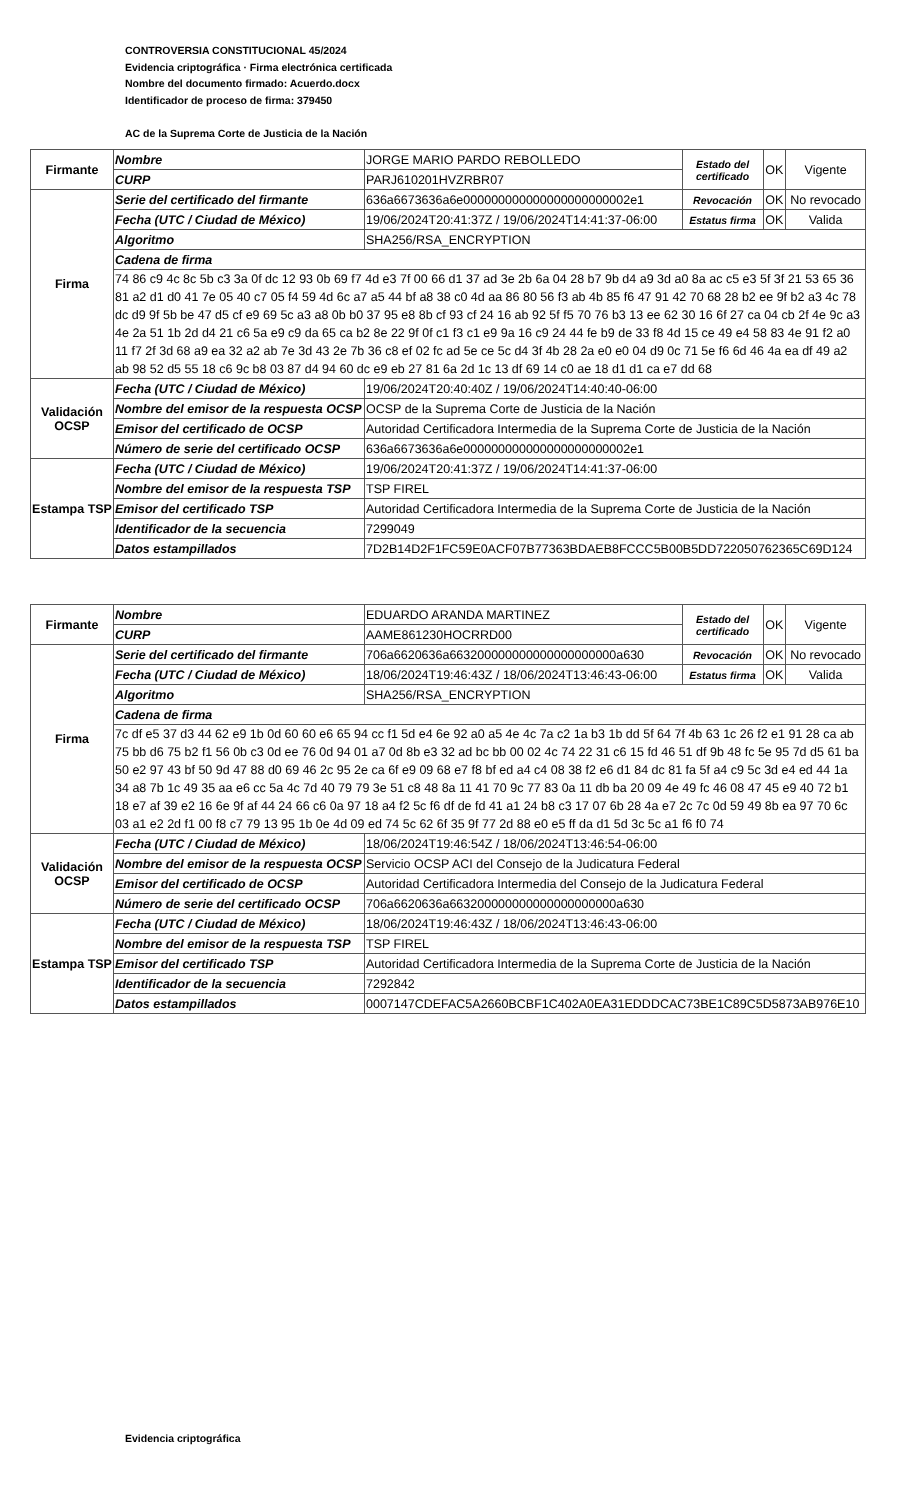CONTROVERSIA CONSTITUCIONAL 45/2024
Evidencia criptográfica · Firma electrónica certificada
Nombre del documento firmado: Acuerdo.docx
Identificador de proceso de firma: 379450
AC de la Suprema Corte de Justicia de la Nación
| Firmante | Nombre | JORGE MARIO PARDO REBOLLEDO | Estado del certificado | OK | Vigente |
| | CURP | PARJ610201HVZRBR07 | | | |
| Firma | Serie del certificado del firmante | 636a6673636a6e000000000000000000000002e1 | Revocación | OK | No revocado |
| | Fecha (UTC / Ciudad de México) | 19/06/2024T20:41:37Z / 19/06/2024T14:41:37-06:00 | Estatus firma | OK | Valida |
| | Algoritmo | SHA256/RSA_ENCRYPTION | | | |
| | Cadena de firma | | | | |
| | 74 86 c9 4c 8c 5b c3 3a 0f dc 12 93 0b 69 f7 4d e3 7f 00 66 d1 37 ad 3e 2b 6a 04 28 b7 9b d4 a9 3d a0 8a ac c5 e3 5f 3f 21 53 65 36 81 a2 d1 d0 41 7e 05 40 c7 05 f4 59 4d 6c a7 a5 44 bf a8 38 c0 4d aa 86 80 56 f3 ab 4b 85 f6 47 91 42 70 68 28 b2 ee 9f b2 a3 4c 78 dc d9 9f 5b be 47 d5 cf e9 69 5c a3 a8 0b b0 37 95 e8 8b cf 93 cf 24 16 ab 92 5f f5 70 76 b3 13 ee 62 30 16 6f 27 ca 04 cb 2f 4e 9c a3 4e 2a 51 1b 2d d4 21 c6 5a e9 c9 da 65 ca b2 8e 22 9f 0f c1 f3 c1 e9 9a 16 c9 24 44 fe b9 de 33 f8 4d 15 ce 49 e4 58 83 4e 91 f2 a0 11 f7 2f 3d 68 a9 ea 32 a2 ab 7e 3d 43 2e 7b 36 c8 ef 02 fc ad 5e ce 5c d4 3f 4b 28 2a e0 e0 04 d9 0c 71 5e f6 6d 46 4a ea df 49 a2 ab 98 52 d5 55 18 c6 9c b8 03 87 d4 94 60 dc e9 eb 27 81 6a 2d 1c 13 df 69 14 c0 ae 18 d1 d1 ca e7 dd 68 | | | | |
| Validación OCSP | Fecha (UTC / Ciudad de México) | 19/06/2024T20:40:40Z / 19/06/2024T14:40:40-06:00 | | | |
| | Nombre del emisor de la respuesta OCSP | OCSP de la Suprema Corte de Justicia de la Nación | | | |
| | Emisor del certificado de OCSP | Autoridad Certificadora Intermedia de la Suprema Corte de Justicia de la Nación | | | |
| | Número de serie del certificado OCSP | 636a6673636a6e000000000000000000000002e1 | | | |
| Estampa TSP | Fecha (UTC / Ciudad de México) | 19/06/2024T20:41:37Z / 19/06/2024T14:41:37-06:00 | | | |
| | Nombre del emisor de la respuesta TSP | TSP FIREL | | | |
| | Emisor del certificado TSP | Autoridad Certificadora Intermedia de la Suprema Corte de Justicia de la Nación | | | |
| | Identificador de la secuencia | 7299049 | | | |
| | Datos estampillados | 7D2B14D2F1FC59E0ACF07B77363BDAEB8FCCC5B00B5DD722050762365C69D124 | | | |
| Firmante | Nombre | EDUARDO ARANDA MARTINEZ | Estado del certificado | OK | Vigente |
| | CURP | AAME861230HOCRRD00 | | | |
| Firma | Serie del certificado del firmante | 706a6620636a663200000000000000000000a630 | Revocación | OK | No revocado |
| | Fecha (UTC / Ciudad de México) | 18/06/2024T19:46:43Z / 18/06/2024T13:46:43-06:00 | Estatus firma | OK | Valida |
| | Algoritmo | SHA256/RSA_ENCRYPTION | | | |
| | Cadena de firma | | | | |
| | 7c df e5 37 d3 44 62 e9 1b 0d 60 60 e6 65 94 cc f1 5d e4 6e 92 a0 a5 4e 4c 7a c2 1a b3 1b dd 5f 64 7f 4b 63 1c 26 f2 e1 91 28 ca ab 75 bb d6 75 b2 f1 56 0b c3 0d ee 76 0d 94 01 a7 0d 8b e3 32 ad bc bb 00 02 4c 74 22 31 c6 15 fd 46 51 df 9b 48 fc 5e 95 7d d5 61 ba 50 e2 97 43 bf 50 9d 47 88 d0 69 46 2c 95 2e ca 6f e9 09 68 e7 f8 bf ed a4 c4 08 38 f2 e6 d1 84 dc 81 fa 5f a4 c9 5c 3d e4 ed 44 1a 34 a8 7b 1c 49 35 aa e6 cc 5a 4c 7d 40 79 79 3e 51 c8 48 8a 11 41 70 9c 77 83 0a 11 db ba 20 09 4e 49 fc 46 08 47 45 e9 40 72 b1 18 e7 af 39 e2 16 6e 9f af 44 24 66 c6 0a 97 18 a4 f2 5c f6 df de fd 41 a1 24 b8 c3 17 07 6b 28 4a e7 2c 7c 0d 59 49 8b ea 97 70 6c 03 a1 e2 2d f1 00 f8 c7 79 13 95 1b 0e 4d 09 ed 74 5c 62 6f 35 9f 77 2d 88 e0 e5 ff da d1 5d 3c 5c a1 f6 f0 74 | | | | |
| Validación OCSP | Fecha (UTC / Ciudad de México) | 18/06/2024T19:46:54Z / 18/06/2024T13:46:54-06:00 | | | |
| | Nombre del emisor de la respuesta OCSP | Servicio OCSP ACI del Consejo de la Judicatura Federal | | | |
| | Emisor del certificado de OCSP | Autoridad Certificadora Intermedia del Consejo de la Judicatura Federal | | | |
| | Número de serie del certificado OCSP | 706a6620636a663200000000000000000000a630 | | | |
| Estampa TSP | Fecha (UTC / Ciudad de México) | 18/06/2024T19:46:43Z / 18/06/2024T13:46:43-06:00 | | | |
| | Nombre del emisor de la respuesta TSP | TSP FIREL | | | |
| | Emisor del certificado TSP | Autoridad Certificadora Intermedia de la Suprema Corte de Justicia de la Nación | | | |
| | Identificador de la secuencia | 7292842 | | | |
| | Datos estampillados | 0007147CDEFAC5A2660BCBF1C402A0EA31EDDDCAC73BE1C89C5D5873AB976E10 | | | |
Evidencia criptográfica